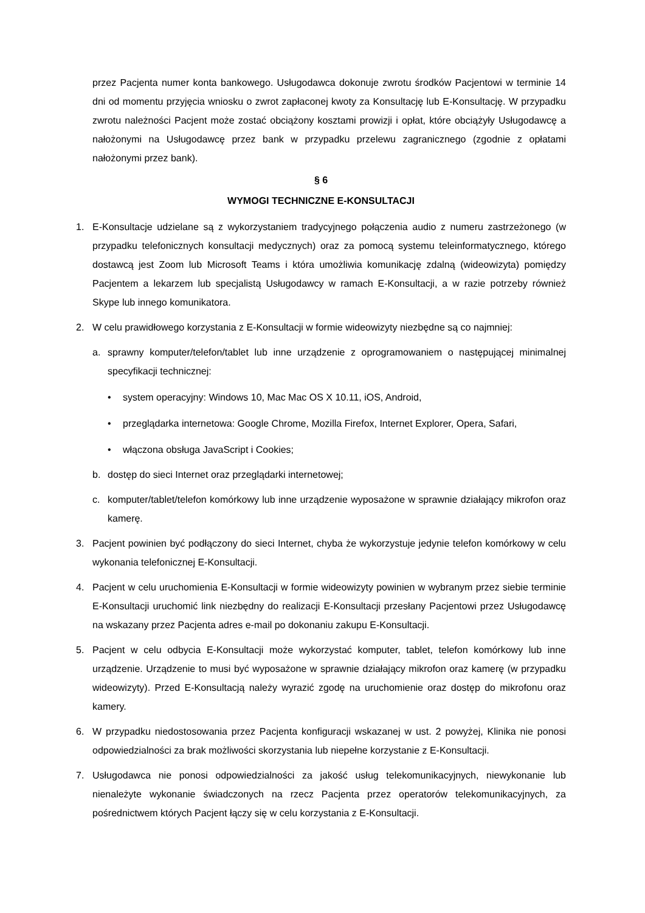przez Pacjenta numer konta bankowego. Usługodawca dokonuje zwrotu środków Pacjentowi w terminie 14 dni od momentu przyjęcia wniosku o zwrot zapłaconej kwoty za Konsultację lub E-Konsultację. W przypadku zwrotu należności Pacjent może zostać obciążony kosztami prowizji i opłat, które obciążyły Usługodawcę a nałożonymi na Usługodawcę przez bank w przypadku przelewu zagranicznego (zgodnie z opłatami nałożonymi przez bank).
§ 6
WYMOGI TECHNICZNE E-KONSULTACJI
1. E-Konsultacje udzielane są z wykorzystaniem tradycyjnego połączenia audio z numeru zastrzeżonego (w przypadku telefonicznych konsultacji medycznych) oraz za pomocą systemu teleinformatycznego, którego dostawcą jest Zoom lub Microsoft Teams i która umożliwia komunikację zdalną (wideowizyta) pomiędzy Pacjentem a lekarzem lub specjalistą Usługodawcy w ramach E-Konsultacji, a w razie potrzeby również Skype lub innego komunikatora.
2. W celu prawidłowego korzystania z E-Konsultacji w formie wideowizyty niezbędne są co najmniej:
a. sprawny komputer/telefon/tablet lub inne urządzenie z oprogramowaniem o następującej minimalnej specyfikacji technicznej:
• system operacyjny: Windows 10, Mac Mac OS X 10.11, iOS, Android,
• przeglądarka internetowa: Google Chrome, Mozilla Firefox, Internet Explorer, Opera, Safari,
• włączona obsługa JavaScript i Cookies;
b. dostęp do sieci Internet oraz przeglądarki internetowej;
c. komputer/tablet/telefon komórkowy lub inne urządzenie wyposażone w sprawnie działający mikrofon oraz kamerę.
3. Pacjent powinien być podłączony do sieci Internet, chyba że wykorzystuje jedynie telefon komórkowy w celu wykonania telefonicznej E-Konsultacji.
4. Pacjent w celu uruchomienia E-Konsultacji w formie wideowizyty powinien w wybranym przez siebie terminie E-Konsultacji uruchomić link niezbędny do realizacji E-Konsultacji przesłany Pacjentowi przez Usługodawcę na wskazany przez Pacjenta adres e-mail po dokonaniu zakupu E-Konsultacji.
5. Pacjent w celu odbycia E-Konsultacji może wykorzystać komputer, tablet, telefon komórkowy lub inne urządzenie. Urządzenie to musi być wyposażone w sprawnie działający mikrofon oraz kamerę (w przypadku wideowizyty). Przed E-Konsultacją należy wyrazić zgodę na uruchomienie oraz dostęp do mikrofonu oraz kamery.
6. W przypadku niedostosowania przez Pacjenta konfiguracji wskazanej w ust. 2 powyżej, Klinika nie ponosi odpowiedzialności za brak możliwości skorzystania lub niepełne korzystanie z E-Konsultacji.
7. Usługodawca nie ponosi odpowiedzialności za jakość usług telekomunikacyjnych, niewykonanie lub nienależyte wykonanie świadczonych na rzecz Pacjenta przez operatorów telekomunikacyjnych, za pośrednictwem których Pacjent łączy się w celu korzystania z E-Konsultacji.